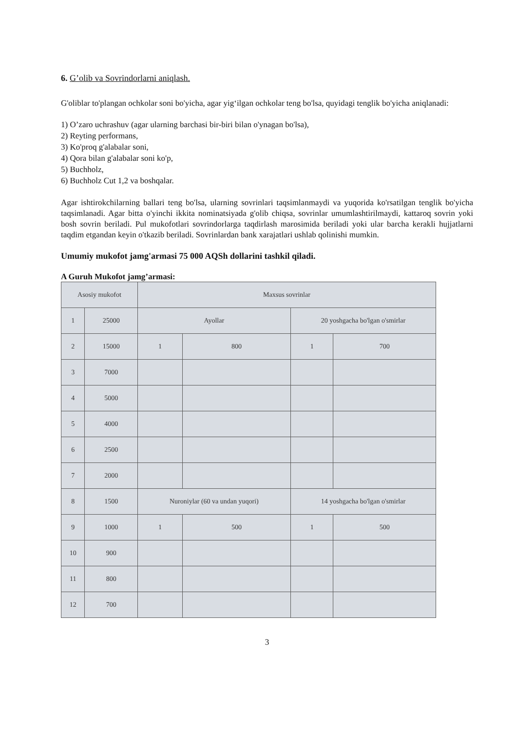6. G’olib va Sovrindorlarni aniqlash.
G'oliblar to'plangan ochkolar soni bo'yicha, agar yig‘ilgan ochkolar teng bo'lsa, quyidagi tenglik bo'yicha aniqlanadi:
1) O’zaro uchrashuv (agar ularning barchasi bir-biri bilan o'ynagan bo'lsa),
2) Reyting performans,
3) Ko'proq g'alabalar soni,
4) Qora bilan g'alabalar soni ko'p,
5) Buchholz,
6) Buchholz Cut 1,2 va boshqalar.
Agar ishtirokchilarning ballari teng bo'lsa, ularning sovrinlari taqsimlanmaydi va yuqorida ko'rsatilgan tenglik bo'yicha taqsimlanadi. Agar bitta o'yinchi ikkita nominatsiyada g'olib chiqsa, sovrinlar umumlashtirilmaydi, kattaroq sovrin yoki bosh sovrin beriladi. Pul mukofotlari sovrindorlarga taqdirlash marosimida beriladi yoki ular barcha kerakli hujjatlarni taqdim etgandan keyin o'tkazib beriladi. Sovrinlardan bank xarajatlari ushlab qolinishi mumkin.
Umumiy mukofot jamg'armasi 75 000 AQSh dollarini tashkil qiladi.
A Guruh Mukofot jamg’armasi:
| Asosiy mukofot | | Maxsus sovrinlar | | | |
| 1 | 25000 | Ayollar | | 20 yoshgacha bo'lgan o'smirlar | |
| 2 | 15000 | 1 | 800 | 1 | 700 |
| 3 | 7000 | | | | |
| 4 | 5000 | | | | |
| 5 | 4000 | | | | |
| 6 | 2500 | | | | |
| 7 | 2000 | | | | |
| 8 | 1500 | Nuroniylar (60 va undan yuqori) | | 14 yoshgacha bo'lgan o'smirlar | |
| 9 | 1000 | 1 | 500 | 1 | 500 |
| 10 | 900 | | | | |
| 11 | 800 | | | | |
| 12 | 700 | | | | |
3